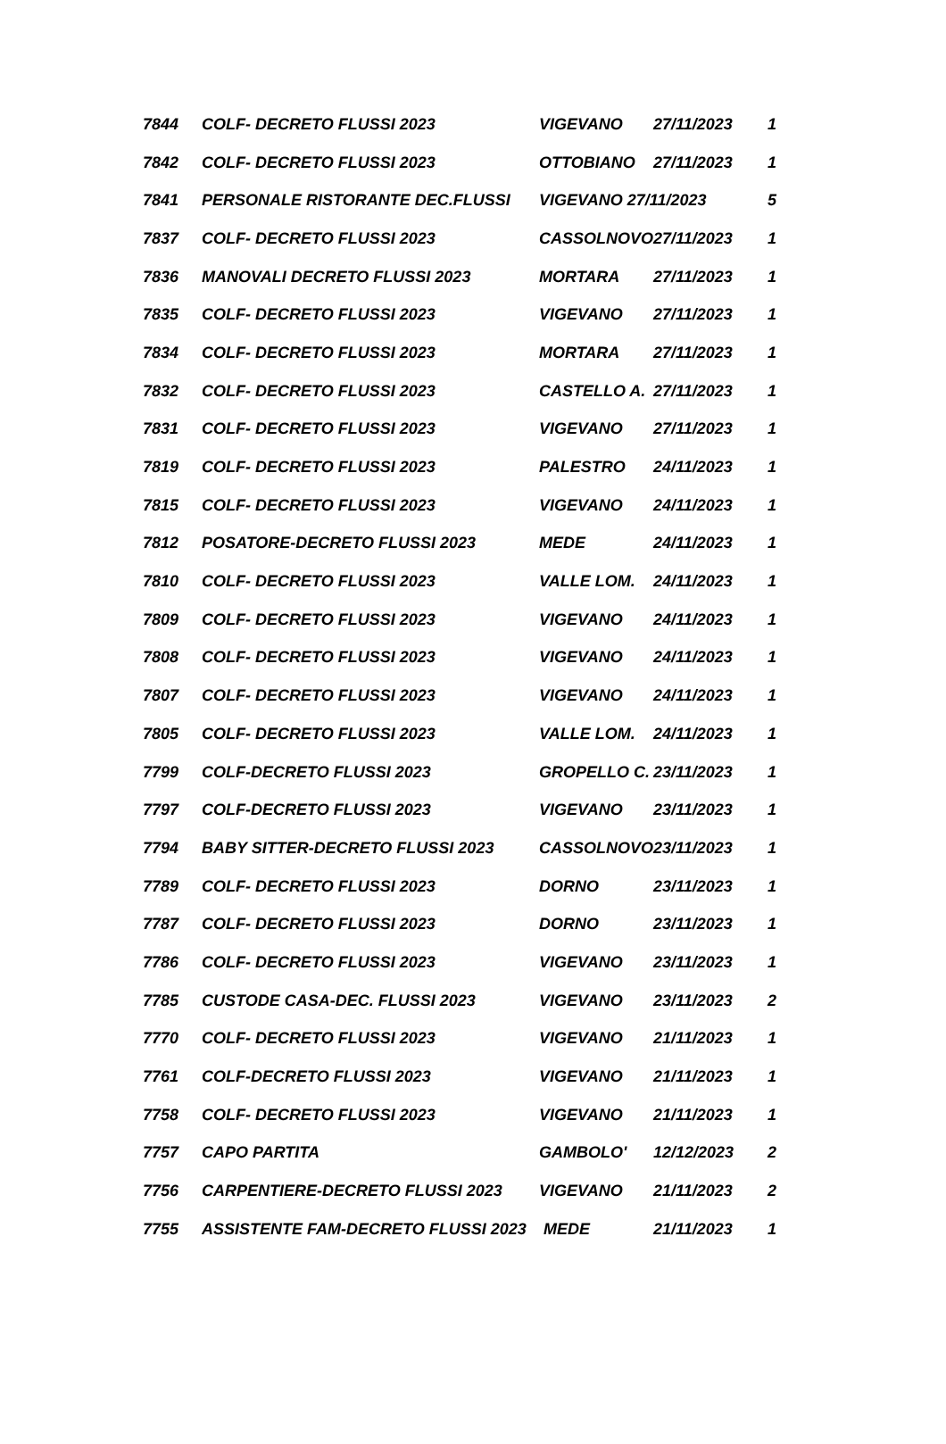| 7844 | COLF- DECRETO FLUSSI 2023 | VIGEVANO | 27/11/2023 | 1 |
| 7842 | COLF- DECRETO FLUSSI 2023 | OTTOBIANO | 27/11/2023 | 1 |
| 7841 | PERSONALE RISTORANTE DEC.FLUSSI | VIGEVANO 27/11/2023 | | 5 |
| 7837 | COLF- DECRETO FLUSSI 2023 | CASSOLNOVO | 27/11/2023 | 1 |
| 7836 | MANOVALI DECRETO FLUSSI 2023 | MORTARA | 27/11/2023 | 1 |
| 7835 | COLF- DECRETO FLUSSI 2023 | VIGEVANO | 27/11/2023 | 1 |
| 7834 | COLF- DECRETO FLUSSI 2023 | MORTARA | 27/11/2023 | 1 |
| 7832 | COLF- DECRETO FLUSSI 2023 | CASTELLO A. | 27/11/2023 | 1 |
| 7831 | COLF- DECRETO FLUSSI 2023 | VIGEVANO | 27/11/2023 | 1 |
| 7819 | COLF- DECRETO FLUSSI 2023 | PALESTRO | 24/11/2023 | 1 |
| 7815 | COLF- DECRETO FLUSSI 2023 | VIGEVANO | 24/11/2023 | 1 |
| 7812 | POSATORE-DECRETO FLUSSI 2023 | MEDE | 24/11/2023 | 1 |
| 7810 | COLF- DECRETO FLUSSI 2023 | VALLE LOM. | 24/11/2023 | 1 |
| 7809 | COLF- DECRETO FLUSSI 2023 | VIGEVANO | 24/11/2023 | 1 |
| 7808 | COLF- DECRETO FLUSSI 2023 | VIGEVANO | 24/11/2023 | 1 |
| 7807 | COLF- DECRETO FLUSSI 2023 | VIGEVANO | 24/11/2023 | 1 |
| 7805 | COLF- DECRETO FLUSSI 2023 | VALLE LOM. | 24/11/2023 | 1 |
| 7799 | COLF-DECRETO FLUSSI 2023 | GROPELLO C. | 23/11/2023 | 1 |
| 7797 | COLF-DECRETO FLUSSI 2023 | VIGEVANO | 23/11/2023 | 1 |
| 7794 | BABY SITTER-DECRETO FLUSSI 2023 | CASSOLNOVO | 23/11/2023 | 1 |
| 7789 | COLF- DECRETO FLUSSI 2023 | DORNO | 23/11/2023 | 1 |
| 7787 | COLF- DECRETO FLUSSI 2023 | DORNO | 23/11/2023 | 1 |
| 7786 | COLF- DECRETO FLUSSI 2023 | VIGEVANO | 23/11/2023 | 1 |
| 7785 | CUSTODE CASA-DEC. FLUSSI 2023 | VIGEVANO | 23/11/2023 | 2 |
| 7770 | COLF- DECRETO FLUSSI 2023 | VIGEVANO | 21/11/2023 | 1 |
| 7761 | COLF-DECRETO FLUSSI 2023 | VIGEVANO | 21/11/2023 | 1 |
| 7758 | COLF- DECRETO FLUSSI 2023 | VIGEVANO | 21/11/2023 | 1 |
| 7757 | CAPO PARTITA | GAMBOLO' | 12/12/2023 | 2 |
| 7756 | CARPENTIERE-DECRETO FLUSSI 2023 | VIGEVANO | 21/11/2023 | 2 |
| 7755 | ASSISTENTE FAM-DECRETO FLUSSI 2023 | MEDE | 21/11/2023 | 1 |